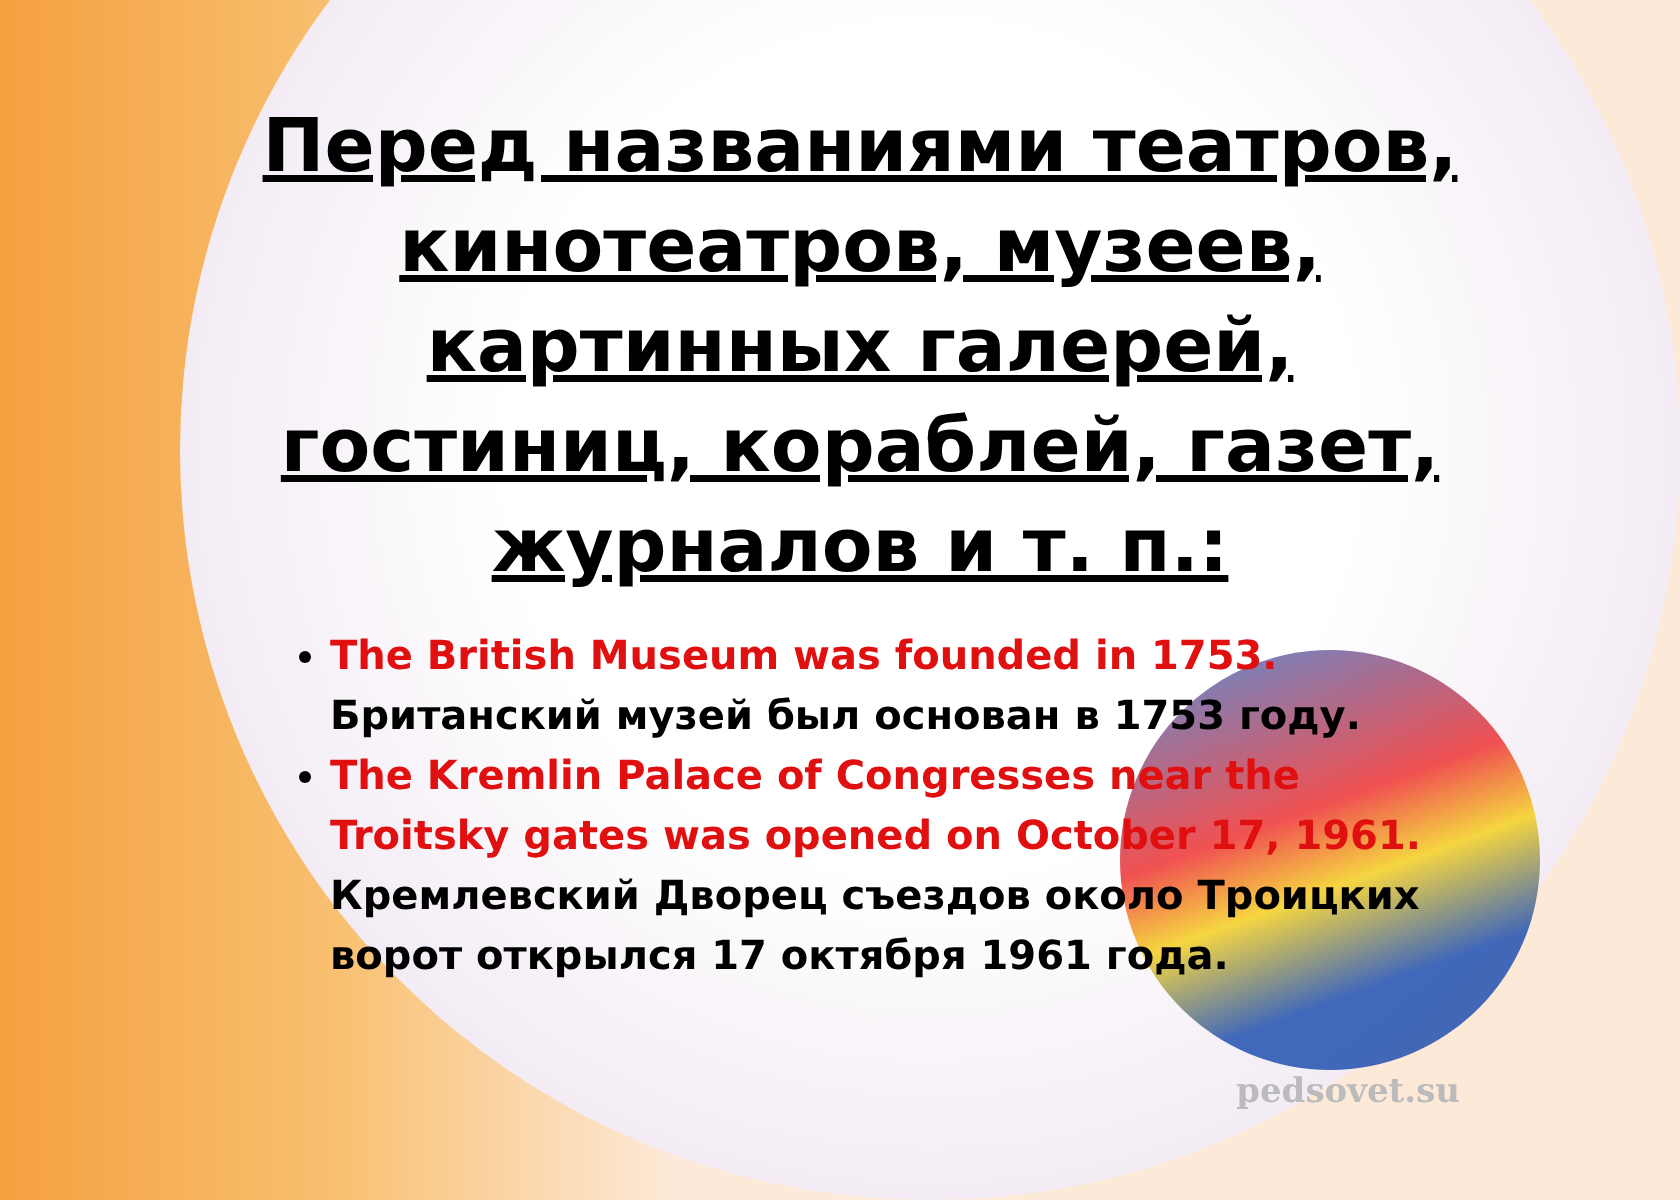Перед названиями театров, кинотеатров, музеев, картинных галерей, гостиниц, кораблей, газет, журналов и т. п.:
The British Museum was founded in 1753.
Британский музей был основан в 1753 году.
The Kremlin Palace of Congresses near the Troitsky gates was opened on October 17, 1961.
Кремлевский Дворец съездов около Троицких ворот открылся 17 октября 1961 года.
pedsovet.su